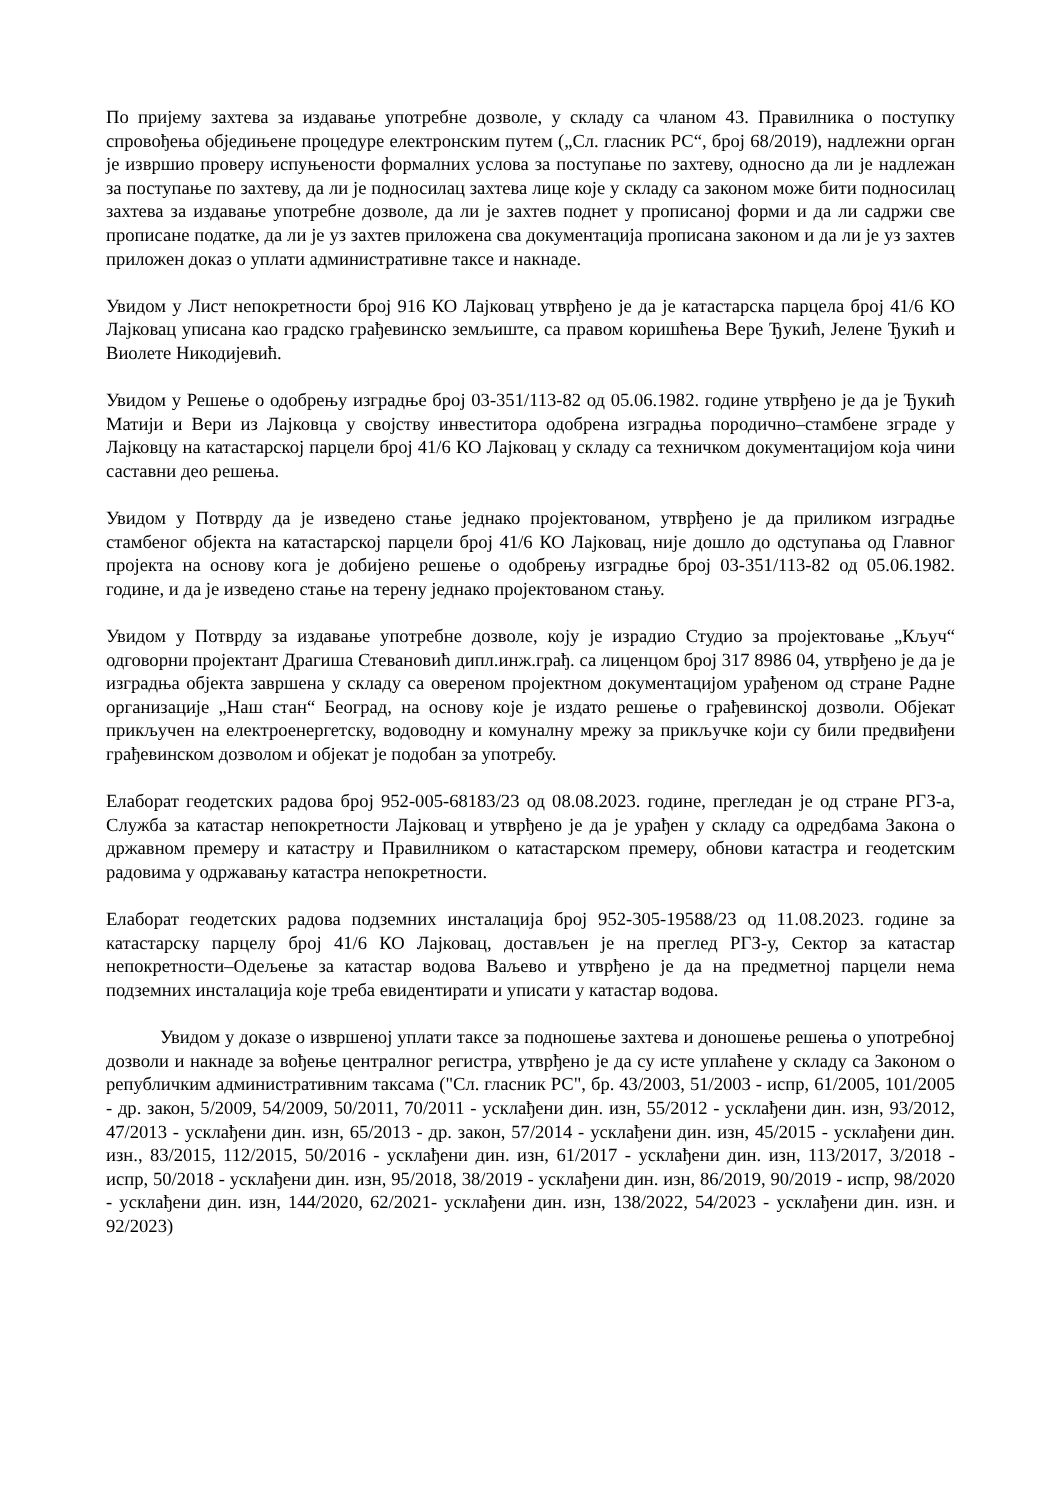По пријему захтева за издавање употребне дозволе, у складу са чланом 43. Правилника о поступку спровођења обједињене процедуре електронским путем („Сл. гласник РС“, број 68/2019), надлежни орган је извршио проверу испуњености формалних услова за поступање по захтеву, односно да ли је надлежан за поступање по захтеву, да ли је подносилац захтева лице које у складу са законом може бити подносилац захтева за издавање употребне дозволе, да ли је захтев поднет у прописаној форми и да ли садржи све прописане податке, да ли је уз захтев приложена сва документација прописана законом и да ли је уз захтев приложен доказ о уплати административне таксе и накнаде.
Увидом у Лист непокретности број 916 КО Лајковац утврђено је да је катастарска парцела број 41/6 КО Лајковац уписана као градско грађевинско земљиште, са правом коришћења Вере Ђукић, Јелене Ђукић и Виолете Никодијевић.
Увидом у Решење о одобрењу изградње број 03-351/113-82 од 05.06.1982. године утврђено је да је Ђукић Матији и Вери из Лајковца у својству инвеститора одобрена изградња породично–стамбене зграде у Лајковцу на катастарској парцели број 41/6 КО Лајковац у складу са техничком документацијом која чини саставни део решења.
Увидом у Потврду да је изведено стање једнако пројектованом, утврђено је да приликом изградње стамбеног објекта на катастарској парцели број 41/6 КО Лајковац, није дошло до одступања од Главног пројекта на основу кога је добијено решење о одобрењу изградње број 03-351/113-82 од 05.06.1982. године, и да је изведено стање на терену једнако пројектованом стању.
Увидом у Потврду за издавање употребне дозволе, коју је израдио Студио за пројектовање „Кључ“ одговорни пројектант Драгиша Стевановић дипл.инж.грађ. са лиценцом број 317 8986 04, утврђено је да је изградња објекта завршена у складу са овереном пројектном документацијом урађеном од стране Радне организације „Наш стан“ Београд, на основу које је издато решење о грађевинској дозволи. Објекат прикључен на електроенергетску, водоводну и комуналну мрежу за прикључке који су били предвиђени грађевинском дозволом и објекат је подобан за употребу.
Елаборат геодетских радова број 952-005-68183/23 од 08.08.2023. године, прегледан је од стране РГЗ-а, Служба за катастар непокретности Лајковац и утврђено је да је урађен у складу са одредбама Закона о државном премеру и катастру и Правилником о катастарском премеру, обнови катастра и геодетским радовима у одржавању катастра непокретности.
Елаборат геодетских радова подземних инсталација број 952-305-19588/23 од 11.08.2023. године за катастарску парцелу број 41/6 КО Лајковац, достављен је на преглед РГЗ-у, Сектор за катастар непокретности–Одељење за катастар водова Ваљево и утврђено је да на предметној парцели нема подземних инсталација које треба евидентирати и уписати у катастар водова.
Увидом у доказе о извршеној уплати таксе за подношење захтева и доношење решења о употребној дозволи и накнаде за вођење централног регистра, утврђено је да су исте уплаћене у складу са Законом о републичким административним таксама ("Сл. гласник РС", бр. 43/2003, 51/2003 - испр, 61/2005, 101/2005 - др. закон, 5/2009, 54/2009, 50/2011, 70/2011 - усклађени дин. изн, 55/2012 - усклађени дин. изн, 93/2012, 47/2013 - усклађени дин. изн, 65/2013 - др. закон, 57/2014 - усклађени дин. изн, 45/2015 - усклађени дин. изн., 83/2015, 112/2015, 50/2016 - усклађени дин. изн, 61/2017 - усклађени дин. изн, 113/2017, 3/2018 - испр, 50/2018 - усклађени дин. изн, 95/2018, 38/2019 - усклађени дин. изн, 86/2019, 90/2019 - испр, 98/2020 - усклађени дин. изн, 144/2020, 62/2021- усклађени дин. изн, 138/2022, 54/2023 - усклађени дин. изн. и 92/2023)